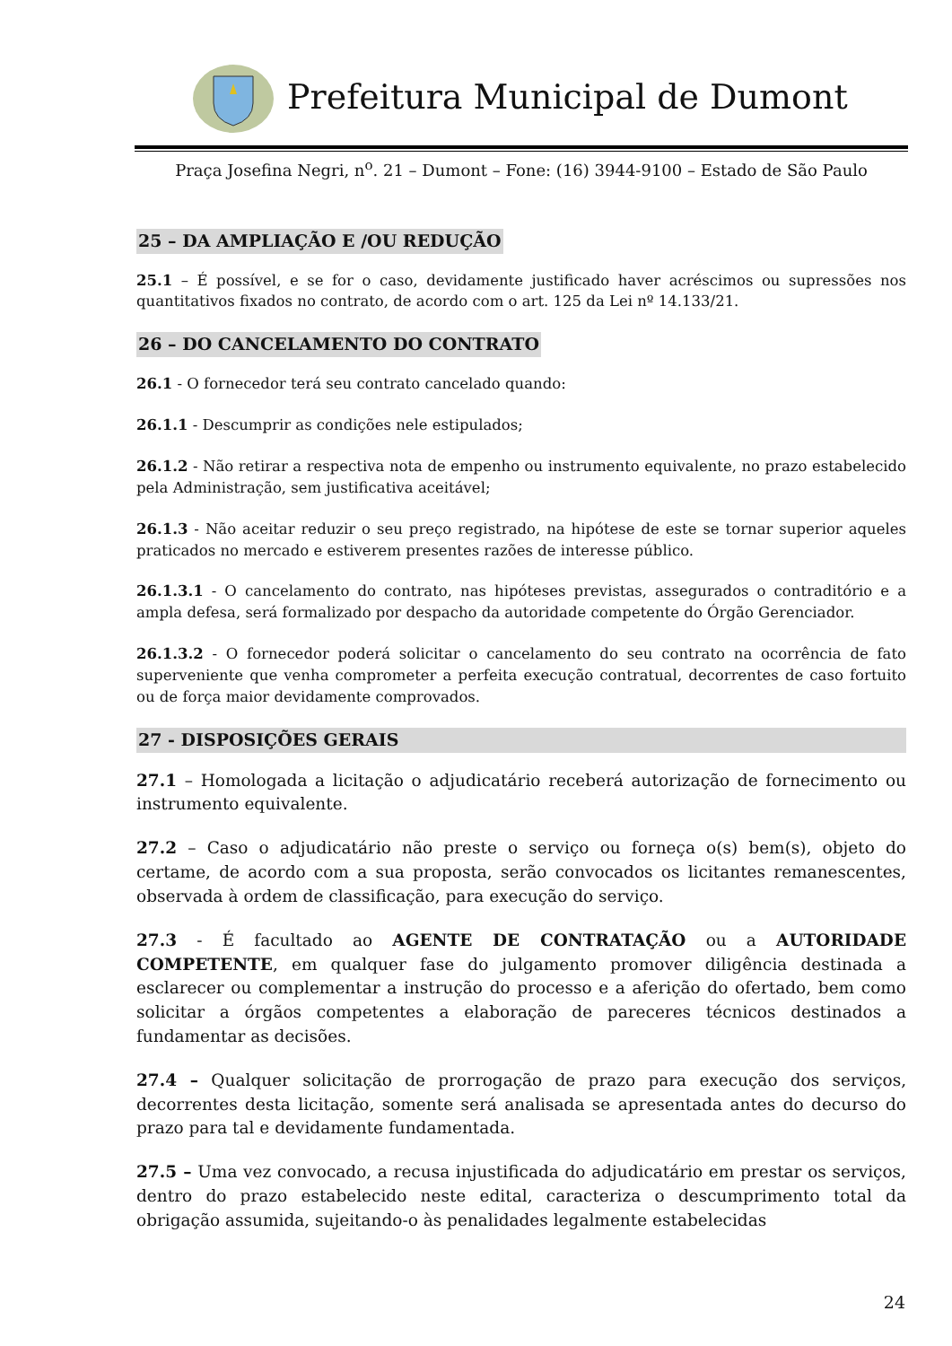Prefeitura Municipal de Dumont
Praça Josefina Negri, n<sup>o</sup>. 21 – Dumont – Fone: (16) 3944-9100 – Estado de São Paulo
25 – DA AMPLIAÇÃO E /OU REDUÇÃO
25.1 – É possível, e se for o caso, devidamente justificado haver acréscimos ou supressões nos quantitativos fixados no contrato, de acordo com o art. 125 da Lei nº 14.133/21.
26 – DO CANCELAMENTO DO CONTRATO
26.1 - O fornecedor terá seu contrato cancelado quando:
26.1.1 - Descumprir as condições nele estipulados;
26.1.2 - Não retirar a respectiva nota de empenho ou instrumento equivalente, no prazo estabelecido pela Administração, sem justificativa aceitável;
26.1.3 - Não aceitar reduzir o seu preço registrado, na hipótese de este se tornar superior aqueles praticados no mercado e estiverem presentes razões de interesse público.
26.1.3.1 - O cancelamento do contrato, nas hipóteses previstas, assegurados o contraditório e a ampla defesa, será formalizado por despacho da autoridade competente do Órgão Gerenciador.
26.1.3.2 - O fornecedor poderá solicitar o cancelamento do seu contrato na ocorrência de fato superveniente que venha comprometer a perfeita execução contratual, decorrentes de caso fortuito ou de força maior devidamente comprovados.
27 - DISPOSIÇÕES GERAIS
27.1 – Homologada a licitação o adjudicatário receberá autorização de fornecimento ou instrumento equivalente.
27.2 – Caso o adjudicatário não preste o serviço ou forneça o(s) bem(s), objeto do certame, de acordo com a sua proposta, serão convocados os licitantes remanescentes, observada à ordem de classificação, para execução do serviço.
27.3 - É facultado ao AGENTE DE CONTRATAÇÃO ou a AUTORIDADE COMPETENTE, em qualquer fase do julgamento promover diligência destinada a esclarecer ou complementar a instrução do processo e a aferição do ofertado, bem como solicitar a órgãos competentes a elaboração de pareceres técnicos destinados a fundamentar as decisões.
27.4 – Qualquer solicitação de prorrogação de prazo para execução dos serviços, decorrentes desta licitação, somente será analisada se apresentada antes do decurso do prazo para tal e devidamente fundamentada.
27.5 – Uma vez convocado, a recusa injustificada do adjudicatário em prestar os serviços, dentro do prazo estabelecido neste edital, caracteriza o descumprimento total da obrigação assumida, sujeitando-o às penalidades legalmente estabelecidas
24